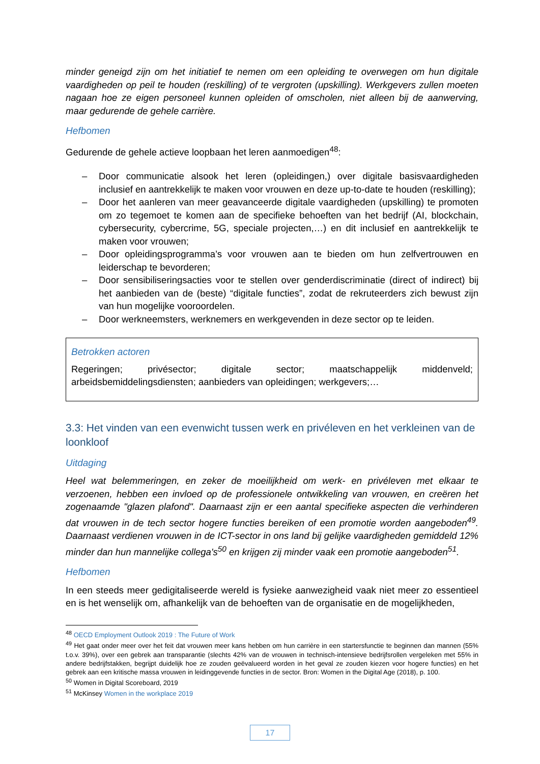minder geneigd zijn om het initiatief te nemen om een opleiding te overwegen om hun digitale vaardigheden op peil te houden (reskilling) of te vergroten (upskilling). Werkgevers zullen moeten nagaan hoe ze eigen personeel kunnen opleiden of omscholen, niet alleen bij de aanwerving, maar gedurende de gehele carrière.
Hefbomen
Gedurende de gehele actieve loopbaan het leren aanmoedigen<sup>48</sup>:
– Door communicatie alsook het leren (opleidingen,) over digitale basisvaardigheden inclusief en aantrekkelijk te maken voor vrouwen en deze up-to-date te houden (reskilling);
– Door het aanleren van meer geavanceerde digitale vaardigheden (upskilling) te promoten om zo tegemoet te komen aan de specifieke behoeften van het bedrijf (AI, blockchain, cybersecurity, cybercrime, 5G, speciale projecten,…) en dit inclusief en aantrekkelijk te maken voor vrouwen;
– Door opleidingsprogramma’s voor vrouwen aan te bieden om hun zelfvertrouwen en leiderschap te bevorderen;
– Door sensibiliseringsacties voor te stellen over genderdiscriminatie (direct of indirect) bij het aanbieden van de (beste) “digitale functies”, zodat de rekruteerders zich bewust zijn van hun mogelijke vooroordelen.
– Door werkneemsters, werknemers en werkgevenden in deze sector op te leiden.
Betrokken actoren
Regeringen; privésector; digitale sector; maatschappelijk middenveld; arbeidsbemiddelingsdiensten; aanbieders van opleidingen; werkgevers;…
3.3: Het vinden van een evenwicht tussen werk en privéleven en het verkleinen van de loonkloof
Uitdaging
Heel wat belemmeringen, en zeker de moeilijkheid om werk- en privéleven met elkaar te verzoenen, hebben een invloed op de professionele ontwikkeling van vrouwen, en creëren het zogenaamde "glazen plafond". Daarnaast zijn er een aantal specifieke aspecten die verhinderen dat vrouwen in de tech sector hogere functies bereiken of een promotie worden aangeboden<sup>49</sup>. Daarnaast verdienen vrouwen in de ICT-sector in ons land bij gelijke vaardigheden gemiddeld 12% minder dan hun mannelijke collega's<sup>50</sup> en krijgen zij minder vaak een promotie aangeboden<sup>51</sup>.
Hefbomen
In een steeds meer gedigitaliseerde wereld is fysieke aanwezigheid vaak niet meer zo essentieel en is het wenselijk om, afhankelijk van de behoeften van de organisatie en de mogelijkheden,
<sup>48</sup> OECD Employment Outlook 2019 : The Future of Work
<sup>49</sup> Het gaat onder meer over het feit dat vrouwen meer kans hebben om hun carrière in een startersfunctie te beginnen dan mannen (55% t.o.v. 39%), over een gebrek aan transparantie (slechts 42% van de vrouwen in technisch-intensieve bedrijfsrollen vergeleken met 55% in andere bedrijfstakken, begrijpt duidelijk hoe ze zouden geëvalueerd worden in het geval ze zouden kiezen voor hogere functies) en het gebrek aan een kritische massa vrouwen in leidinggevende functies in de sector. Bron: Women in the Digital Age (2018), p. 100.
<sup>50</sup> Women in Digital Scoreboard, 2019
<sup>51</sup> McKinsey Women in the workplace 2019
17